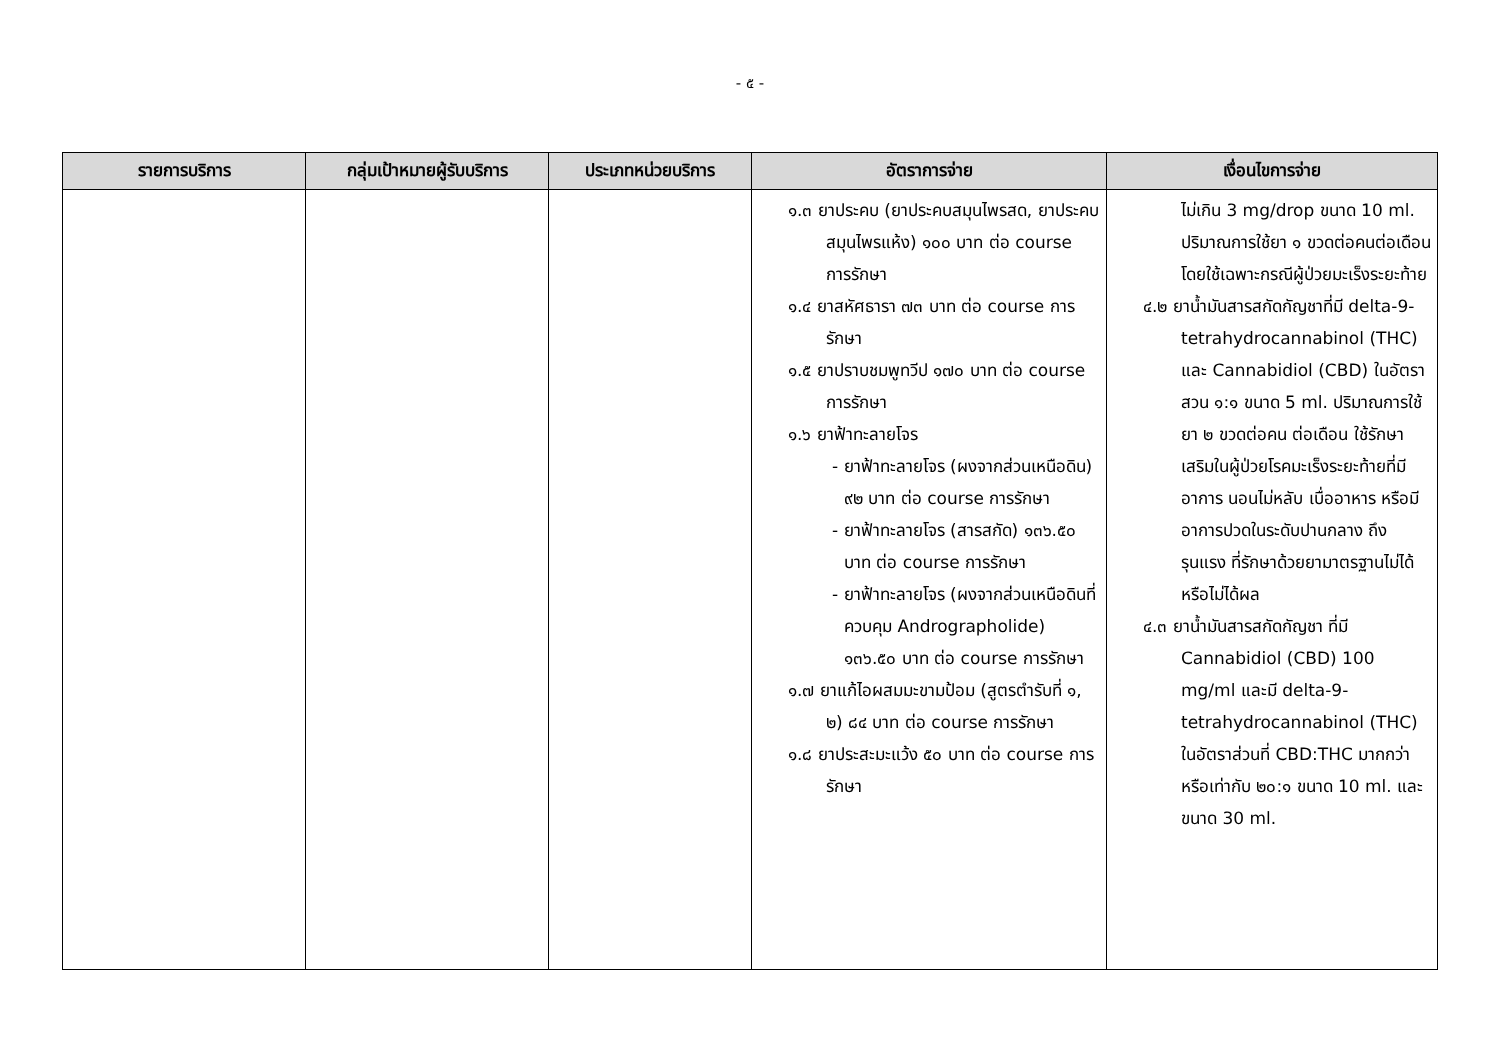- ๕ -
| รายการบริการ | กลุ่มเป้าหมายผู้รับบริการ | ประเภทหน่วยบริการ | อัตราการจ่าย | เงื่อนไขการจ่าย |
| --- | --- | --- | --- | --- |
| | | | ๑.๓ ยาประคบ (ยาประคบสมุนไพรสด, ยาประคบสมุนไพรแห้ง) ๑๐๐ บาท ต่อ course การรักษา ๑.๔ ยาสหัศธารา ๗๓ บาท ต่อ course การรักษา ๑.๕ ยาปราบชมพูทวีป ๑๗๐ บาท ต่อ course การรักษา ๑.๖ ยาฟ้าทะลายโจร - ยาฟ้าทะลายโจร (ผงจากส่วนเหนือดิน) ๙๒ บาท ต่อ course การรักษา - ยาฟ้าทะลายโจร (สารสกัด) ๑๓๖.๕๐ บาท ต่อ course การรักษา - ยาฟ้าทะลายโจร (ผงจากส่วนเหนือดินที่ควบคุม Andrographolide) ๑๓๖.๕๐ บาท ต่อ course การรักษา ๑.๗ ยาแก้ไอผสมมะขามป้อม (สูตรตำรับที่ ๑, ๒) ๘๔ บาท ต่อ course การรักษา ๑.๘ ยาประสะมะแว้ง ๕๐ บาท ต่อ course การรักษา | ไม่เกิน 3 mg/drop ขนาด 10 ml. ปริมาณการใช้ยา ๑ ขวดต่อคนต่อเดือน โดยใช้เฉพาะกรณีผู้ป่วยมะเร็งระยะท้าย ๔.๒ ยาน้ำมันสารสกัดกัญชาที่มี delta-9-tetrahydrocannabinol (THC) และ Cannabidiol (CBD) ในอัตราสวน ๑:๑ ขนาด 5 ml. ปริมาณการใช้ยา ๒ ขวดต่อคน ต่อเดือน ใช้รักษาเสริมในผู้ป่วยโรคมะเร็งระยะท้ายที่มีอาการ นอนไม่หลับ เบื่ออาหาร หรือมีอาการปวดในระดับปานกลาง ถึงรุนแรง ที่รักษาด้วยยามาตรฐานไม่ได้ หรือไม่ได้ผล ๔.๓ ยาน้ำมันสารสกัดกัญชา ที่มี Cannabidiol (CBD) 100 mg/ml และมี delta-9-tetrahydrocannabinol (THC) ในอัตราส่วนที่ CBD:THC มากกว่าหรือเท่ากับ ๒๐:๑ ขนาด 10 ml. และขนาด 30 ml. |